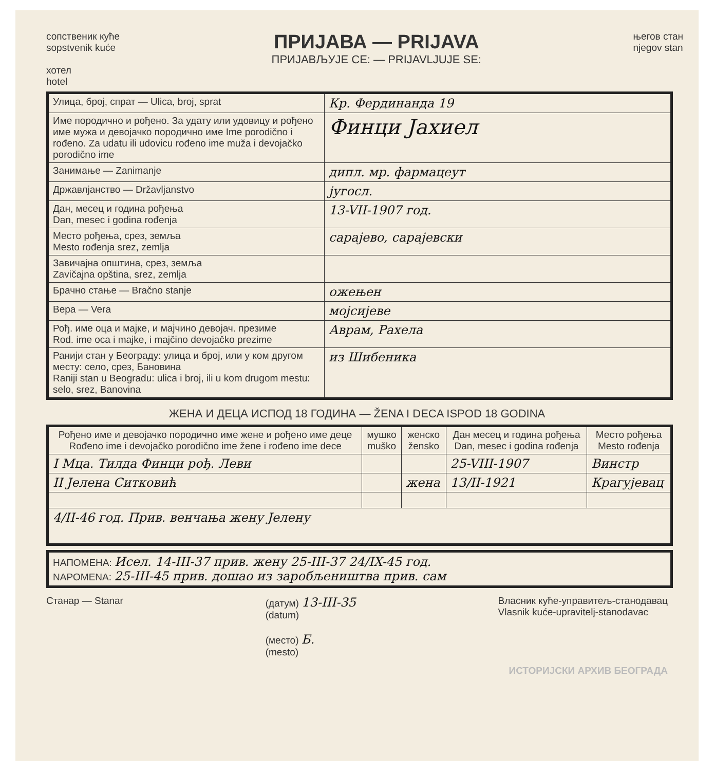сопственик куће
sopstvenik kuće
хотел
hotel
ПРИЈАВА — PRIJAVA
ПРИЈАВЉУЈЕ СЕ: — PRIJAVLJUJE SE:
његов стан
njegov stan
| Улица, број, спрат — Ulica, broj, sprat | Кр. Фердинанда 19 |
| Име породично и рођено. За удату или удовицу и рођено име мужа и девојачко породично име Ime porodično i rođeno. Za udatu ili udovicu rođeno ime muža i devojačko porodično ime | Финци Јахиел |
| Занимање — Zanimanje | дипл. мр. фармацеут |
| Државлјанство — Državljanstvo | југосл. |
| Дан, месец и година рођења Dan, mesec i godina rođenja | 13-VII-1907 год. |
| Место рођења, срез, земља Mesto rođenja srez, zemlja | сарајево, сарајевски |
| Завичајна општина, срез, земља Zavičajna opština, srez, zemlja | |
| Брачно стање — Bračno stanje | ожењен |
| Вера — Vera | мојсијеве |
| Рођ. име оца и мајке, и мајчино девојач. презиме Rod. ime oca i majke, i majčino devojačko prezime | Аврам, Рахела |
| Ранији стан у Београду: улица и број, или у ком другом месту: село, срез, Бановина Raniji stan u Beogradu: ulica i broj, ili u kom drugom mestu: selo, srez, Banovina | из Шибеника |
ЖЕНА И ДЕЦА ИСПОД 18 ГОДИНА — ŽENA I DECA ISPOD 18 GODINA
| Рођено име и девојачко породично име жене и рођено име деце Rođeno ime i devojačko porodično ime žene i rođeno ime dece | мушко muško | женско žensko | Дан месец и година рођења Dan, mesec i godina rođenja | Место рођења Mesto rođenja |
| --- | --- | --- | --- | --- |
| I Мца. Тилда Финци рођ. Леви | | | 25-VIII-1907 | Винстр |
| II Јелена Ситковић | | жена | 13/II-1921 | Крагујевац |
| 4/II-46 год. Прив. венчања жену Јелену | | | | |
| НАПОМЕНА: Исел. 14-III-37 прив. жену 25-III-37 24/IX-45 год. NAPOMENA: 25-III-45 прив. дошао из заробљеништва прив. сам |
Станар — Stanar (датум) 13-III-35
(datum)
(место) Б.
(mesto)
Власник куће-управитељ-станодавац
Vlasnik kuće-upravitelj-stanodavac
ИСТОРИЈСКИ АРХИВ БЕОГРАДА